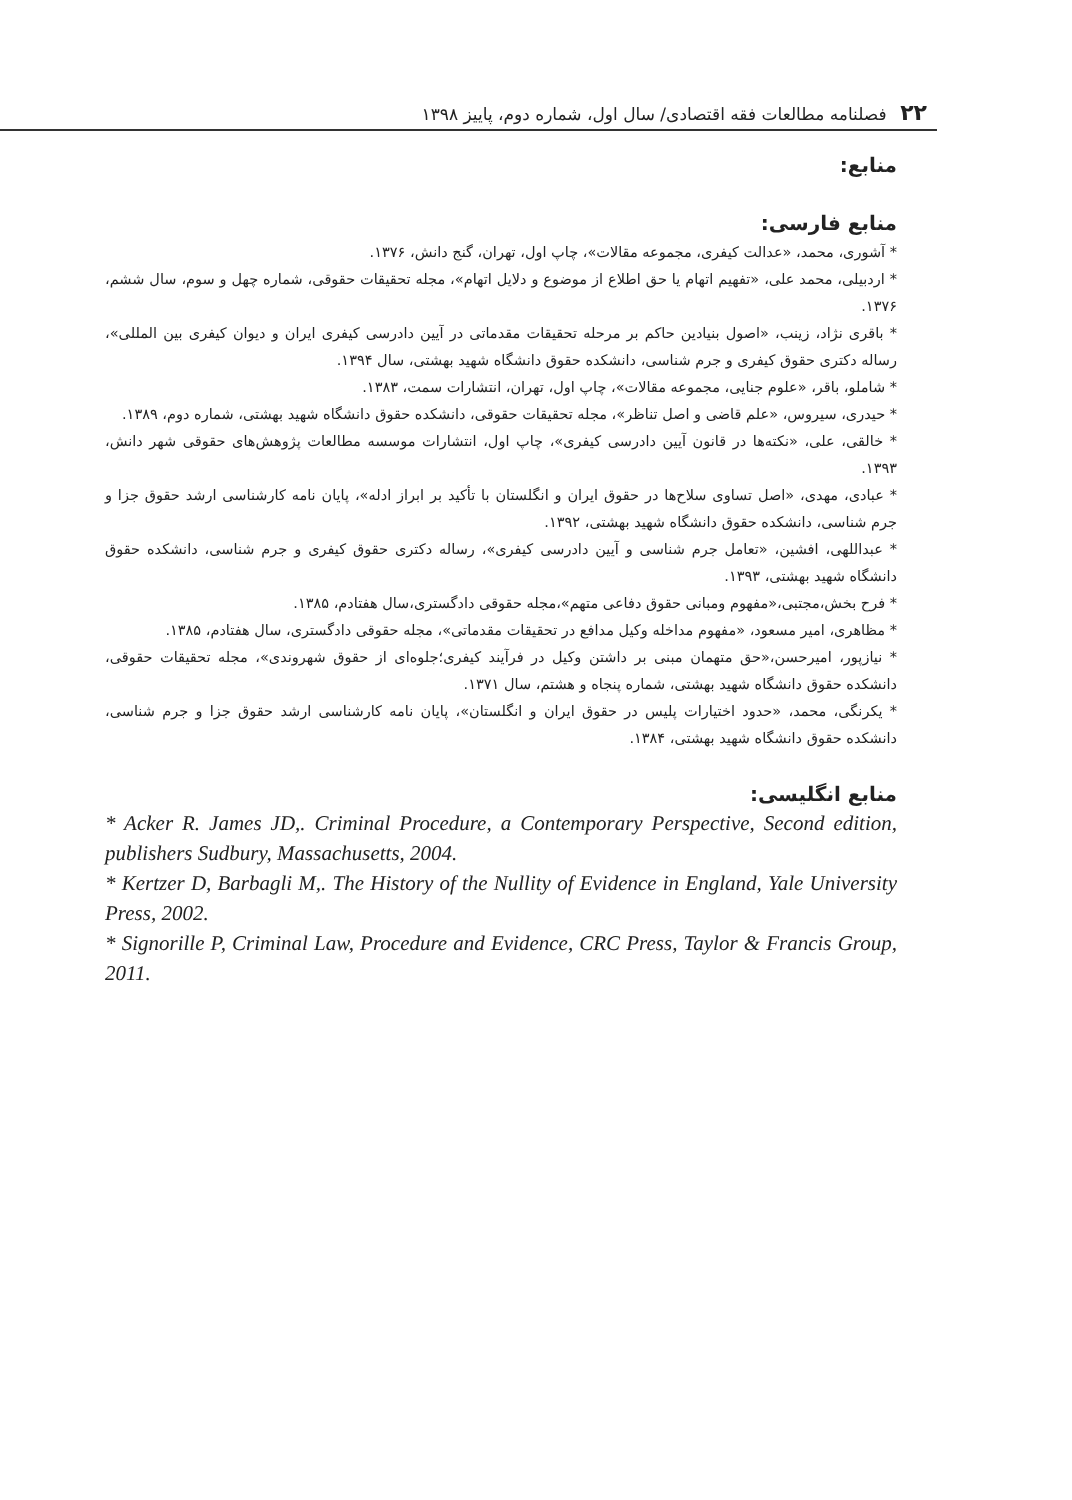۲۲ فصلنامه مطالعات فقه اقتصادی/ سال اول، شماره دوم، پاییز ۱۳۹۸
منابع:
منابع فارسی:
* آشوری، محمد، «عدالت کیفری، مجموعه مقالات»، چاپ اول، تهران، گنج دانش، ۱۳۷۶.
* اردبیلی، محمد علی، «تفهیم اتهام یا حق اطلاع از موضوع و دلایل اتهام»، مجله تحقیقات حقوقی، شماره چهل و سوم، سال ششم، ۱۳۷۶.
* باقری نژاد، زینب، «اصول بنیادین حاکم بر مرحله تحقیقات مقدماتی در آیین دادرسی کیفری ایران و دیوان کیفری بین المللی»، رساله دکتری حقوق کیفری و جرم شناسی، دانشکده حقوق دانشگاه شهید بهشتی، سال ۱۳۹۴.
* شاملو، باقر، «علوم جنایی، مجموعه مقالات»، چاپ اول، تهران، انتشارات سمت، ۱۳۸۳.
* حیدری، سیروس، «علم قاضی و اصل تناظر»، مجله تحقیقات حقوقی، دانشکده حقوق دانشگاه شهید بهشتی، شماره دوم، ۱۳۸۹.
* خالقی، علی، «نکته‌ها در قانون آیین دادرسی کیفری»، چاپ اول، انتشارات موسسه مطالعات پژوهش‌های حقوقی شهر دانش، ۱۳۹۳.
* عبادی، مهدی، «اصل تساوی سلاح‌ها در حقوق ایران و انگلستان با تأکید بر ابراز ادله»، پایان نامه کارشناسی ارشد حقوق جزا و جرم شناسی، دانشکده حقوق دانشگاه شهید بهشتی، ۱۳۹۲.
* عبداللهی، افشین، «تعامل جرم شناسی و آیین دادرسی کیفری»، رساله دکتری حقوق کیفری و جرم شناسی، دانشکده حقوق دانشگاه شهید بهشتی، ۱۳۹۳.
* فرح بخش،مجتبی،«مفهوم ومبانی حقوق دفاعی متهم»،مجله حقوقی دادگستری،سال هفتادم، ۱۳۸۵.
* مظاهری، امیر مسعود، «مفهوم مداخله وکیل مدافع در تحقیقات مقدماتی»، مجله حقوقی دادگستری، سال هفتادم، ۱۳۸۵.
* نیازپور، امیرحسن،«حق متهمان مبنی بر داشتن وکیل در فرآیند کیفری؛جلوه‌ای از حقوق شهروندی»، مجله تحقیقات حقوقی، دانشکده حقوق دانشگاه شهید بهشتی، شماره پنجاه و هشتم، سال ۱۳۷۱.
* یکرنگی، محمد، «حدود اختیارات پلیس در حقوق ایران و انگلستان»، پایان نامه کارشناسی ارشد حقوق جزا و جرم شناسی، دانشکده حقوق دانشگاه شهید بهشتی، ۱۳۸۴.
منابع انگلیسی:
* Acker R. James JD,. Criminal Procedure, a Contemporary Perspective, Second edition, publishers Sudbury, Massachusetts, 2004.
* Kertzer D, Barbagli M,. The History of the Nullity of Evidence in England, Yale University Press, 2002.
* Signorille P, Criminal Law, Procedure and Evidence, CRC Press, Taylor & Francis Group, 2011.